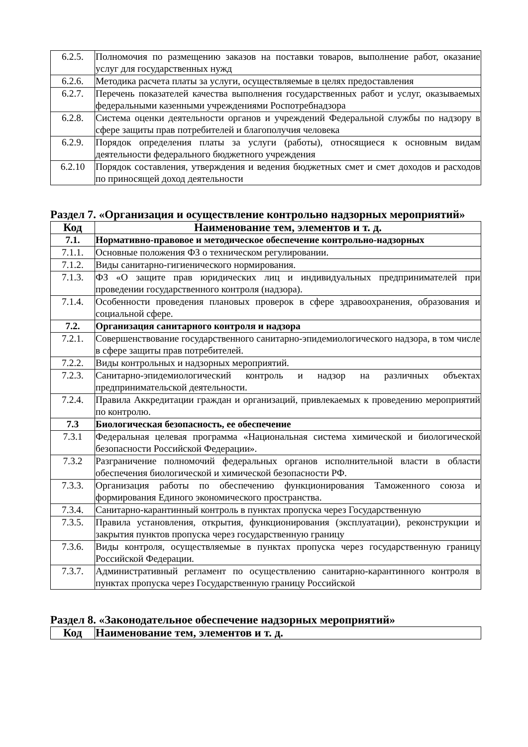| 6.2.5. | Полномочия по размещению заказов на поставки товаров, выполнение работ, оказание услуг для государственных нужд |
| 6.2.6. | Методика расчета платы за услуги, осуществляемые в целях предоставления |
| 6.2.7. | Перечень показателей качества выполнения государственных работ и услуг, оказываемых федеральными казенными учреждениями Роспотребнадзора |
| 6.2.8. | Система оценки деятельности органов и учреждений Федеральной службы по надзору в сфере защиты прав потребителей и благополучия человека |
| 6.2.9. | Порядок определения платы за услуги (работы), относящиеся к основным видам деятельности федерального бюджетного учреждения |
| 6.2.10 | Порядок составления, утверждения и ведения бюджетных смет и смет доходов и расходов по приносящей доход деятельности |
Раздел 7. «Организация и осуществление контрольно надзорных мероприятий»
| Код | Наименование тем, элементов и т. д. |
| --- | --- |
| 7.1. | Нормативно-правовое и методическое обеспечение контрольно-надзорных |
| 7.1.1. | Основные положения ФЗ о техническом регулировании. |
| 7.1.2. | Виды санитарно-гигиенического нормирования. |
| 7.1.3. | ФЗ «О защите прав юридических лиц и индивидуальных предпринимателей при проведении государственного контроля (надзора). |
| 7.1.4. | Особенности проведения плановых проверок в сфере здравоохранения, образования и социальной сфере. |
| 7.2. | Организация санитарного контроля и надзора |
| 7.2.1. | Совершенствование государственного санитарно-эпидемиологического надзора, в том числе в сфере защиты прав потребителей. |
| 7.2.2. | Виды контрольных и надзорных мероприятий. |
| 7.2.3. | Санитарно-эпидемиологический контроль и надзор на различных объектах предпринимательской деятельности. |
| 7.2.4. | Правила Аккредитации граждан и организаций, привлекаемых к проведению мероприятий по контролю. |
| 7.3 | Биологическая безопасность, ее обеспечение |
| 7.3.1 | Федеральная целевая программа «Национальная система химической и биологической безопасности Российской Федерации». |
| 7.3.2 | Разграничение полномочий федеральных органов исполнительной власти в области обеспечения биологической и химической безопасности РФ. |
| 7.3.3. | Организация работы по обеспечению функционирования Таможенного союза и формирования Единого экономического пространства. |
| 7.3.4. | Санитарно-карантинный контроль в пунктах пропуска через Государственную |
| 7.3.5. | Правила установления, открытия, функционирования (эксплуатации), реконструкции и закрытия пунктов пропуска через государственную границу |
| 7.3.6. | Виды контроля, осуществляемые в пунктах пропуска через государственную границу Российской Федерации. |
| 7.3.7. | Административный регламент по осуществлению санитарно-карантинного контроля в пунктах пропуска через Государственную границу Российской |
Раздел 8. «Законодательное обеспечение надзорных мероприятий»
| Код | Наименование тем, элементов и т. д. |
| --- | --- |